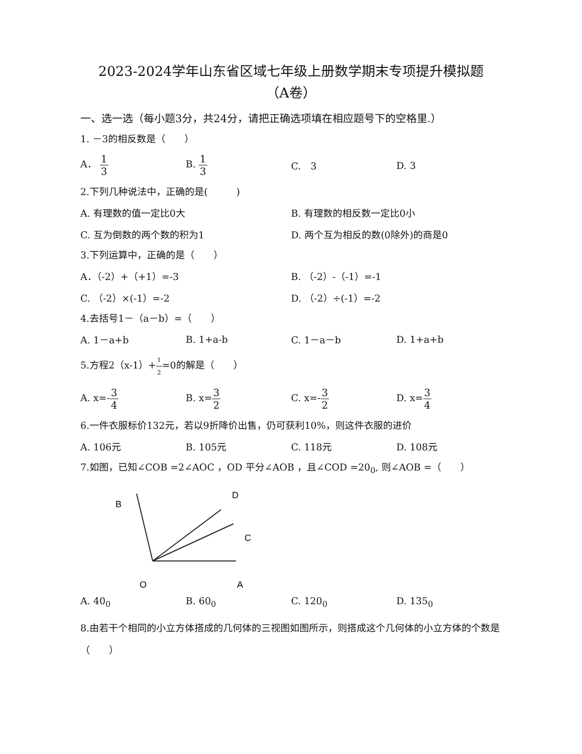2023-2024学年山东省区域七年级上册数学期末专项提升模拟题
（A卷）
一、选一选（每小题3分，共24分，请把正确选项填在相应题号下的空格里.）
1. －3的相反数是（　　）
A． 1 3 B. 1 3 C.　3 D. 3
2.下列几种说法中，正确的是(　　　)
A. 有理数的值一定比0大 B. 有理数的相反数一定比0小
C. 互为倒数的两个数的积为1 D. 两个互为相反的数(0除外)的商是0
3.下列运算中，正确的是（　　）
A．（-2）+（+1）=-3 B. （-2）-（-1）=-1
C. （-2）×(-1）=-2 D. （-2）÷(-1）=-2
4.去括号1－（a－b）=（　　）
A. 1－a+b B. 1+a-b C. 1－a－b D. 1+a+b
5.方程2（x-1）+1 2=0的解是（　　）
A. x=-3 4 B. x=3 2 C. x=-3 2 D. x=3 4
6.一件衣服标价132元，若以9折降价出售，仍可获利10%，则这件衣服的进价
A. 106元 B. 105元 C. 118元 D. 108元
7.如图，已知∠COB =2∠AOC ，OD 平分∠AOB ，且∠COD =20<sub>0</sub>, 则∠AOB =（　　）
B
D
C
O
A
A. 40<sub>0</sub> B. 60<sub>0</sub> C. 120<sub>0</sub> D. 135<sub>0</sub>
8.由若干个相同的小立方体搭成的几何体的三视图如图所示，则搭成这个几何体的小立方体的个数是（　　）